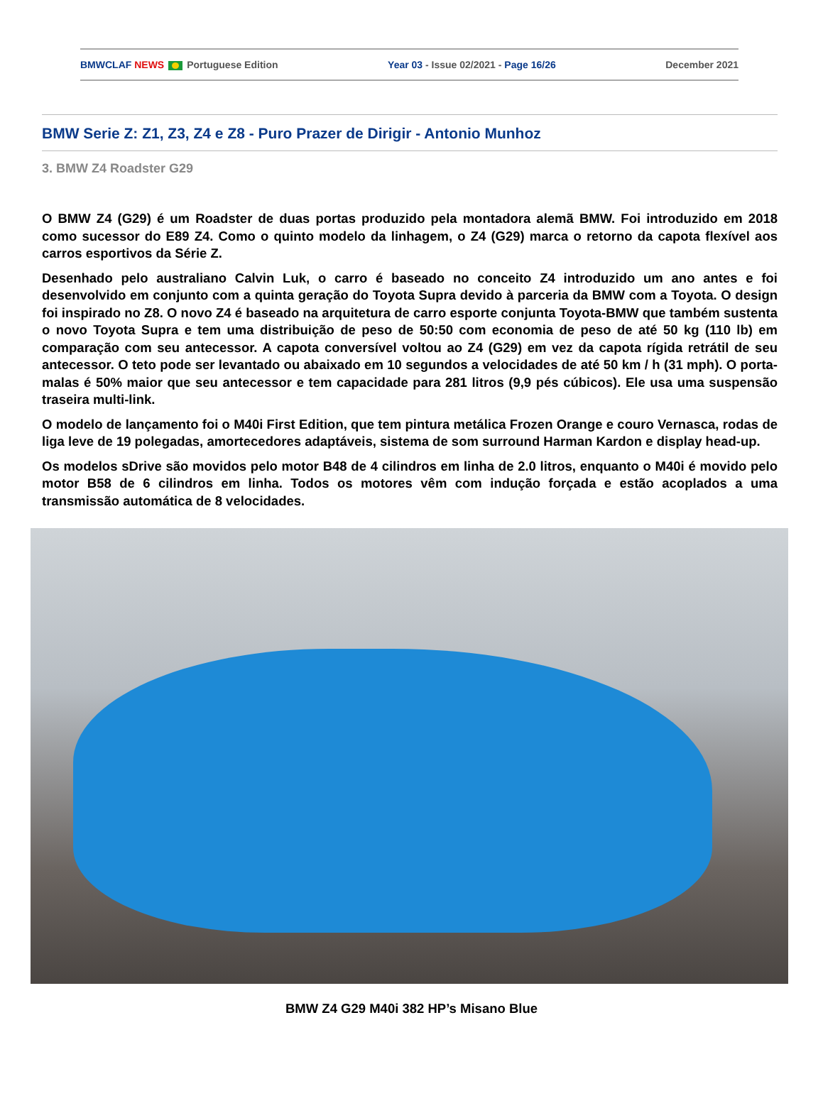BMWCLAF NEWS Portuguese Edition Year 03 - Issue 02/2021 - Page 16/26 December 2021
BMW Serie Z: Z1, Z3, Z4 e Z8 - Puro Prazer de Dirigir - Antonio Munhoz
3. BMW Z4 Roadster G29
O BMW Z4 (G29) é um Roadster de duas portas produzido pela montadora alemã BMW. Foi introduzido em 2018 como sucessor do E89 Z4. Como o quinto modelo da linhagem, o Z4 (G29) marca o retorno da capota flexível aos carros esportivos da Série Z.
Desenhado pelo australiano Calvin Luk, o carro é baseado no conceito Z4 introduzido um ano antes e foi desenvolvido em conjunto com a quinta geração do Toyota Supra devido à parceria da BMW com a Toyota. O design foi inspirado no Z8. O novo Z4 é baseado na arquitetura de carro esporte conjunta Toyota-BMW que também sustenta o novo Toyota Supra e tem uma distribuição de peso de 50:50 com economia de peso de até 50 kg (110 lb) em comparação com seu antecessor. A capota conversível voltou ao Z4 (G29) em vez da capota rígida retrátil de seu antecessor. O teto pode ser levantado ou abaixado em 10 segundos a velocidades de até 50 km / h (31 mph). O porta-malas é 50% maior que seu antecessor e tem capacidade para 281 litros (9,9 pés cúbicos). Ele usa uma suspensão traseira multi-link.
O modelo de lançamento foi o M40i First Edition, que tem pintura metálica Frozen Orange e couro Vernasca, rodas de liga leve de 19 polegadas, amortecedores adaptáveis, sistema de som surround Harman Kardon e display head-up.
Os modelos sDrive são movidos pelo motor B48 de 4 cilindros em linha de 2.0 litros, enquanto o M40i é movido pelo motor B58 de 6 cilindros em linha. Todos os motores vêm com indução forçada e estão acoplados a uma transmissão automática de 8 velocidades.
BMW Z4 G29 M40i 382 HP’s Misano Blue